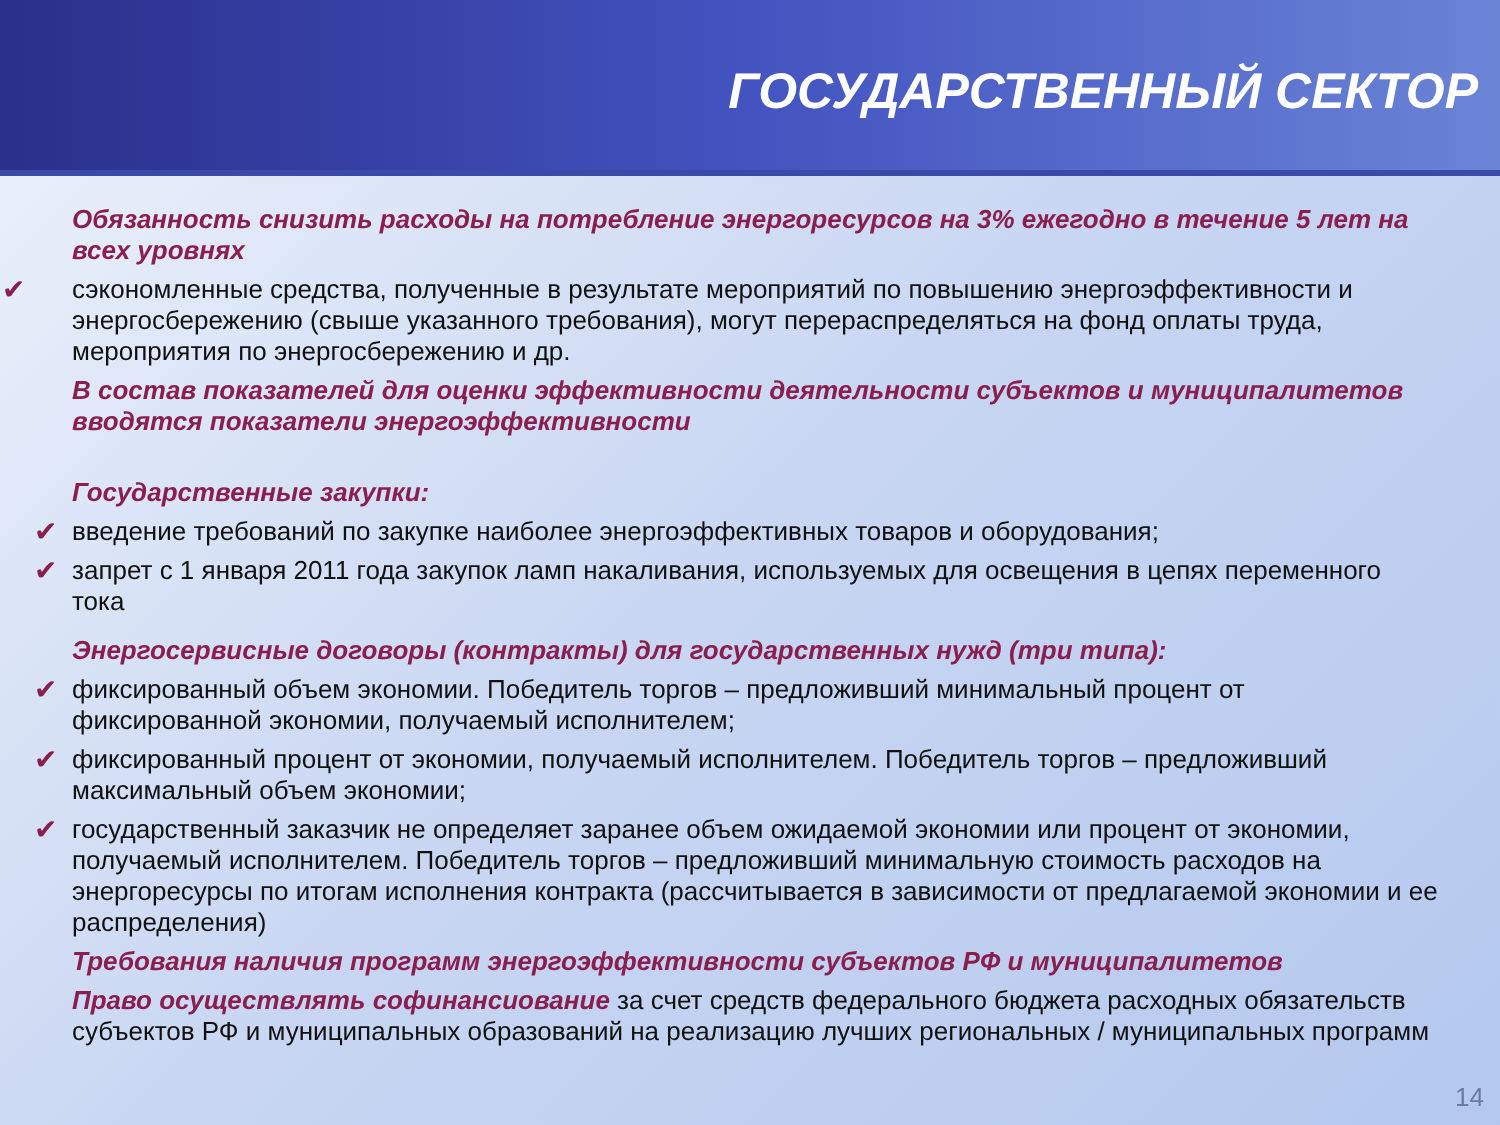ГОСУДАРСТВЕННЫЙ СЕКТОР
Обязанность снизить расходы на потребление энергоресурсов на 3% ежегодно в течение 5 лет на всех уровнях
✔ сэкономленные средства, полученные в результате мероприятий по повышению энергоэффективности и энергосбережению (свыше указанного требования), могут перераспределяться на фонд оплаты труда, мероприятия по энергосбережению и др.
В состав показателей для оценки эффективности деятельности субъектов и муниципалитетов вводятся показатели энергоэффективности
Государственные закупки:
✔ введение требований по закупке наиболее энергоэффективных товаров и оборудования;
✔ запрет с 1 января 2011 года закупок ламп накаливания, используемых для освещения в цепях переменного тока
Энергосервисные договоры (контракты) для государственных нужд (три типа):
✔ фиксированный объем экономии. Победитель торгов – предложивший минимальный процент от фиксированной экономии, получаемый исполнителем;
✔ фиксированный процент от экономии, получаемый исполнителем. Победитель торгов – предложивший максимальный объем экономии;
✔ государственный заказчик не определяет заранее объем ожидаемой экономии или процент от экономии, получаемый исполнителем. Победитель торгов – предложивший минимальную стоимость расходов на энергоресурсы по итогам исполнения контракта (рассчитывается в зависимости от предлагаемой экономии и ее распределения)
Требования наличия программ энергоэффективности субъектов РФ и муниципалитетов
Право осуществлять софинансиование за счет средств федерального бюджета расходных обязательств субъектов РФ и муниципальных образований на реализацию лучших региональных / муниципальных программ
14